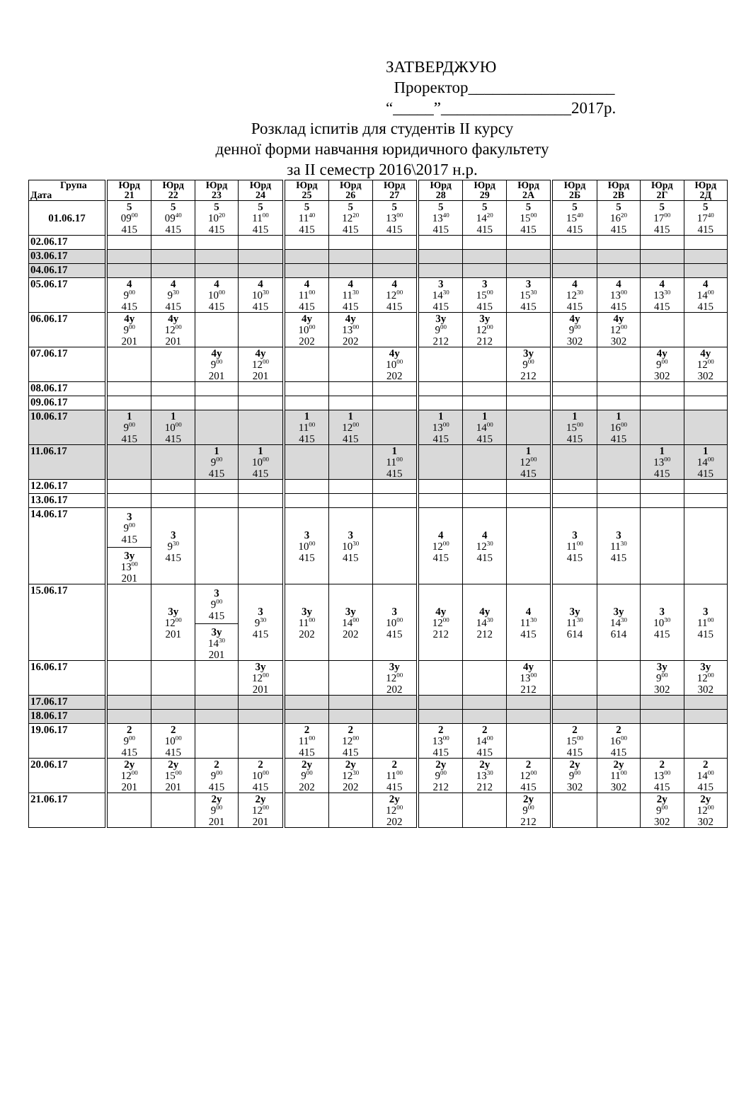ЗАТВЕРДЖУЮ
Проректор__________________
“_____”________________2017р.
Розклад іспитів для студентів II курсу
денної форми навчання юридичного факультету
за II семестр 2016\2017 н.р.
| Група Дата | Юрд 21 | Юрд 22 | Юрд 23 | Юрд 24 | Юрд 25 | Юрд 26 | Юрд 27 | Юрд 28 | Юрд 29 | Юрд 2А | Юрд 2Б | Юрд 2В | Юрд 2Г | Юрд 2Д |
| --- | --- | --- | --- | --- | --- | --- | --- | --- | --- | --- | --- | --- | --- | --- |
| 01.06.17 | 5 09<sup>00</sup> 415 | 5 09<sup>40</sup> 415 | 5 10<sup>20</sup> 415 | 5 11<sup>00</sup> 415 | 5 11<sup>40</sup> 415 | 5 12<sup>20</sup> 415 | 5 13<sup>00</sup> 415 | 5 13<sup>40</sup> 415 | 5 14<sup>20</sup> 415 | 5 15<sup>00</sup> 415 | 5 15<sup>40</sup> 415 | 5 16<sup>20</sup> 415 | 5 17<sup>00</sup> 415 | 5 17<sup>40</sup> 415 |
| 02.06.17 | | | | | | | | | | | | | | |
| 03.06.17 | | | | | | | | | | | | | | |
| 04.06.17 | | | | | | | | | | | | | | |
| 05.06.17 | 4 9<sup>00</sup> 415 | 4 9<sup>30</sup> 415 | 4 10<sup>00</sup> 415 | 4 10<sup>30</sup> 415 | 4 11<sup>00</sup> 415 | 4 11<sup>30</sup> 415 | 4 12<sup>00</sup> 415 | 3 14<sup>30</sup> 415 | 3 15<sup>00</sup> 415 | 3 15<sup>30</sup> 415 | 4 12<sup>30</sup> 415 | 4 13<sup>00</sup> 415 | 4 13<sup>30</sup> 415 | 4 14<sup>00</sup> 415 |
| 06.06.17 | 4у 9<sup>00</sup> 201 | 4у 12<sup>00</sup> 201 | | | 4у 10<sup>00</sup> 202 | 4у 13<sup>00</sup> 202 | | 3у 9<sup>00</sup> 212 | 3у 12<sup>00</sup> 212 | | 4у 9<sup>00</sup> 302 | 4у 12<sup>00</sup> 302 | | |
| 07.06.17 | | | 4у 9<sup>00</sup> 201 | 4у 12<sup>00</sup> 201 | | | 4у 10<sup>00</sup> 202 | | | 3у 9<sup>00</sup> 212 | | | 4у 9<sup>00</sup> 302 | 4у 12<sup>00</sup> 302 |
| 08.06.17 | | | | | | | | | | | | | | |
| 09.06.17 | | | | | | | | | | | | | | |
| 10.06.17 | 1 9<sup>00</sup> 415 | 1 10<sup>00</sup> 415 | | | 1 11<sup>00</sup> 415 | 1 12<sup>00</sup> 415 | | 1 13<sup>00</sup> 415 | 1 14<sup>00</sup> 415 | | 1 15<sup>00</sup> 415 | 1 16<sup>00</sup> 415 | | |
| 11.06.17 | | | 1 9<sup>00</sup> 415 | 1 10<sup>00</sup> 415 | | | 1 11<sup>00</sup> 415 | | | 1 12<sup>00</sup> 415 | | | 1 13<sup>00</sup> 415 | 1 14<sup>00</sup> 415 |
| 12.06.17 | | | | | | | | | | | | | | |
| 13.06.17 | | | | | | | | | | | | | | |
| 14.06.17 | 3 9<sup>00</sup> 415 3у 13<sup>00</sup> 201 | 3 9<sup>30</sup> 415 | | | 3 10<sup>00</sup> 415 | 3 10<sup>30</sup> 415 | | 4 12<sup>00</sup> 415 | 4 12<sup>30</sup> 415 | | 3 11<sup>00</sup> 415 | 3 11<sup>30</sup> 415 | | |
| 15.06.17 | | 3у 12<sup>00</sup> 201 | 3 9<sup>00</sup> 415 3у 14<sup>30</sup> 201 | 3 9<sup>30</sup> 415 | 3у 11<sup>00</sup> 202 | 3у 14<sup>00</sup> 202 | 3 10<sup>00</sup> 415 | 4у 12<sup>00</sup> 212 | 4у 14<sup>30</sup> 212 | 4 11<sup>30</sup> 415 | 3у 11<sup>30</sup> 614 | 3у 14<sup>30</sup> 614 | 3 10<sup>30</sup> 415 | 3 11<sup>00</sup> 415 |
| 16.06.17 | | | | 3у 12<sup>00</sup> 201 | | | 3у 12<sup>00</sup> 202 | | | 4у 13<sup>00</sup> 212 | | | 3у 9<sup>00</sup> 302 | 3у 12<sup>00</sup> 302 |
| 17.06.17 | | | | | | | | | | | | | | |
| 18.06.17 | | | | | | | | | | | | | | |
| 19.06.17 | 2 9<sup>00</sup> 415 | 2 10<sup>00</sup> 415 | | | 2 11<sup>00</sup> 415 | 2 12<sup>00</sup> 415 | | 2 13<sup>00</sup> 415 | 2 14<sup>00</sup> 415 | | 2 15<sup>00</sup> 415 | 2 16<sup>00</sup> 415 | | |
| 20.06.17 | 2у 12<sup>00</sup> 201 | 2у 15<sup>00</sup> 201 | 2 9<sup>00</sup> 415 | 2 10<sup>00</sup> 415 | 2у 9<sup>00</sup> 202 | 2у 12<sup>30</sup> 202 | 2 11<sup>00</sup> 415 | 2у 9<sup>00</sup> 212 | 2у 13<sup>30</sup> 212 | 2 12<sup>00</sup> 415 | 2у 9<sup>00</sup> 302 | 2у 11<sup>00</sup> 302 | 2 13<sup>00</sup> 415 | 2 14<sup>00</sup> 415 |
| 21.06.17 | | | 2у 9<sup>00</sup> 201 | 2у 12<sup>00</sup> 201 | | | 2у 12<sup>00</sup> 202 | | | 2у 9<sup>00</sup> 212 | | | 2у 9<sup>00</sup> 302 | 2у 12<sup>00</sup> 302 |